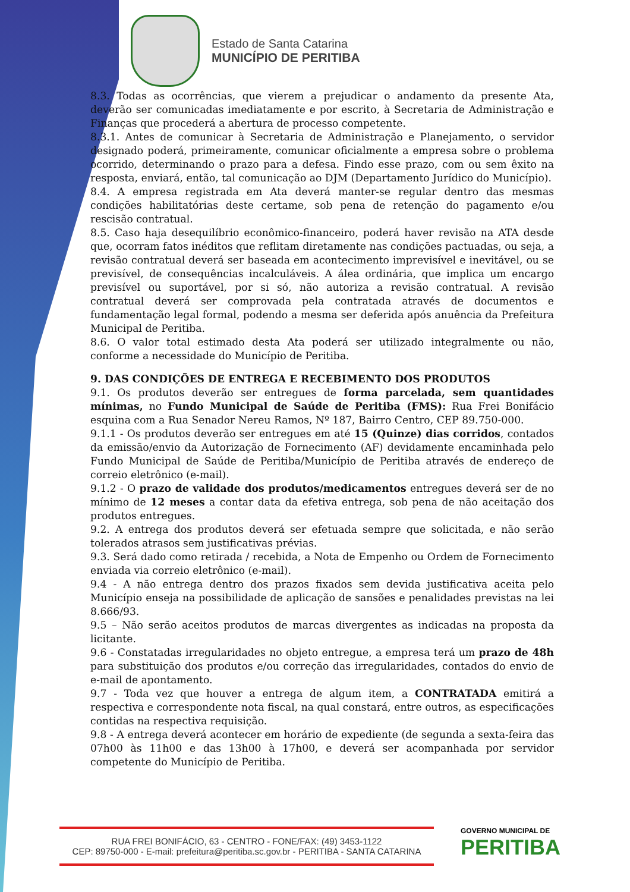Estado de Santa Catarina
MUNICÍPIO DE PERITIBA
8.3. Todas as ocorrências, que vierem a prejudicar o andamento da presente Ata, deverão ser comunicadas imediatamente e por escrito, à Secretaria de Administração e Finanças que procederá a abertura de processo competente.
8.3.1. Antes de comunicar à Secretaria de Administração e Planejamento, o servidor designado poderá, primeiramente, comunicar oficialmente a empresa sobre o problema ocorrido, determinando o prazo para a defesa. Findo esse prazo, com ou sem êxito na resposta, enviará, então, tal comunicação ao DJM (Departamento Jurídico do Município).
8.4. A empresa registrada em Ata deverá manter-se regular dentro das mesmas condições habilitatórias deste certame, sob pena de retenção do pagamento e/ou rescisão contratual.
8.5. Caso haja desequilíbrio econômico-financeiro, poderá haver revisão na ATA desde que, ocorram fatos inéditos que reflitam diretamente nas condições pactuadas, ou seja, a revisão contratual deverá ser baseada em acontecimento imprevisível e inevitável, ou se previsível, de consequências incalculáveis. A álea ordinária, que implica um encargo previsível ou suportável, por si só, não autoriza a revisão contratual. A revisão contratual deverá ser comprovada pela contratada através de documentos e fundamentação legal formal, podendo a mesma ser deferida após anuência da Prefeitura Municipal de Peritiba.
8.6. O valor total estimado desta Ata poderá ser utilizado integralmente ou não, conforme a necessidade do Município de Peritiba.
9. DAS CONDIÇÕES DE ENTREGA E RECEBIMENTO DOS PRODUTOS
9.1. Os produtos deverão ser entregues de forma parcelada, sem quantidades mínimas, no Fundo Municipal de Saúde de Peritiba (FMS): Rua Frei Bonifácio esquina com a Rua Senador Nereu Ramos, Nº 187, Bairro Centro, CEP 89.750-000.
9.1.1 - Os produtos deverão ser entregues em até 15 (Quinze) dias corridos, contados da emissão/envio da Autorização de Fornecimento (AF) devidamente encaminhada pelo Fundo Municipal de Saúde de Peritiba/Município de Peritiba através de endereço de correio eletrônico (e-mail).
9.1.2 - O prazo de validade dos produtos/medicamentos entregues deverá ser de no mínimo de 12 meses a contar data da efetiva entrega, sob pena de não aceitação dos produtos entregues.
9.2. A entrega dos produtos deverá ser efetuada sempre que solicitada, e não serão tolerados atrasos sem justificativas prévias.
9.3. Será dado como retirada / recebida, a Nota de Empenho ou Ordem de Fornecimento enviada via correio eletrônico (e-mail).
9.4 - A não entrega dentro dos prazos fixados sem devida justificativa aceita pelo Município enseja na possibilidade de aplicação de sansões e penalidades previstas na lei 8.666/93.
9.5 – Não serão aceitos produtos de marcas divergentes as indicadas na proposta da licitante.
9.6 - Constatadas irregularidades no objeto entregue, a empresa terá um prazo de 48h para substituição dos produtos e/ou correção das irregularidades, contados do envio de e-mail de apontamento.
9.7 - Toda vez que houver a entrega de algum item, a CONTRATADA emitirá a respectiva e correspondente nota fiscal, na qual constará, entre outros, as especificações contidas na respectiva requisição.
9.8 - A entrega deverá acontecer em horário de expediente (de segunda a sexta-feira das 07h00 às 11h00 e das 13h00 à 17h00, e deverá ser acompanhada por servidor competente do Município de Peritiba.
RUA FREI BONIFÁCIO, 63 - CENTRO - FONE/FAX: (49) 3453-1122
CEP: 89750-000 - E-mail: prefeitura@peritiba.sc.gov.br - PERITIBA - SANTA CATARINA
GOVERNO MUNICIPAL DE
PERITIBA